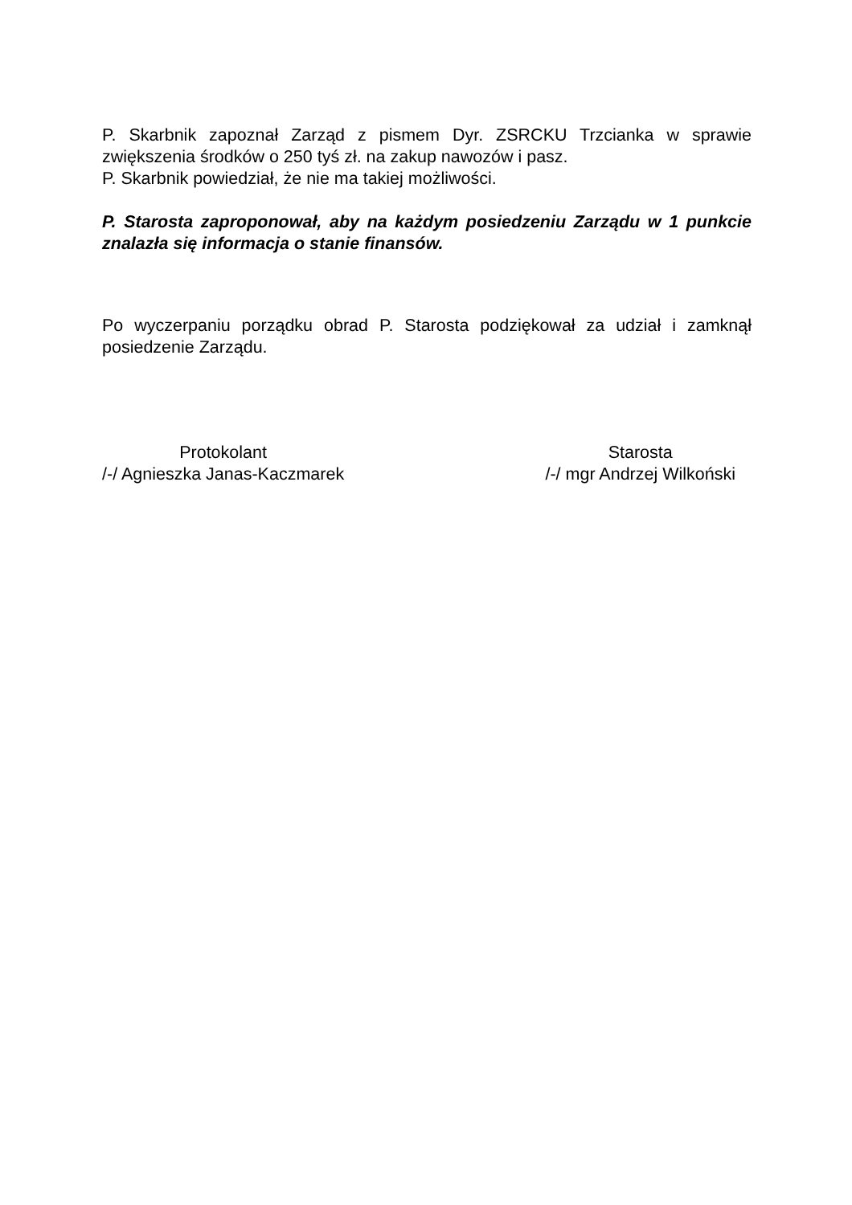P. Skarbnik zapoznał Zarząd z pismem Dyr. ZSRCKU Trzcianka w sprawie zwiększenia środków o 250 tyś zł. na zakup nawozów i pasz.
P. Skarbnik powiedział, że nie ma takiej możliwości.
P. Starosta zaproponował, aby na każdym posiedzeniu Zarządu w 1 punkcie znalazła się informacja o stanie finansów.
Po wyczerpaniu porządku obrad P. Starosta podziękował za udział i zamknął posiedzenie Zarządu.
Protokolant
/-/ Agnieszka Janas-Kaczmarek
Starosta
/-/ mgr Andrzej Wilkoński